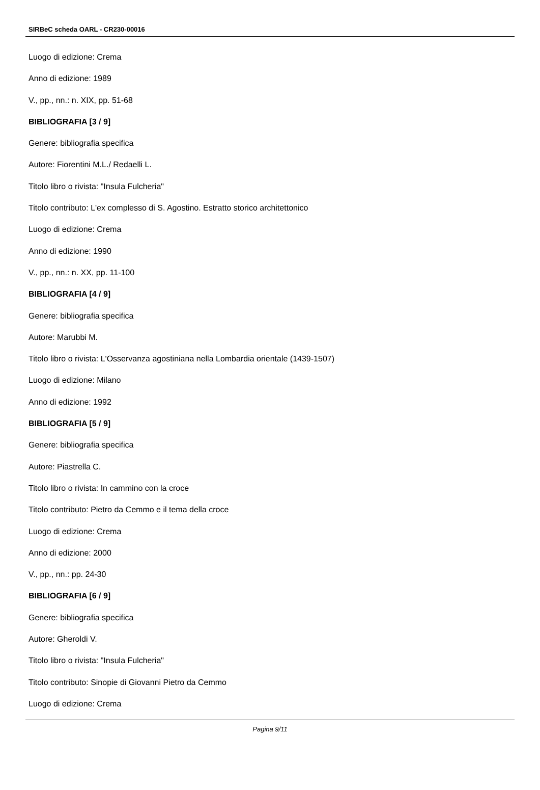SIRBeC scheda OARL - CR230-00016
Luogo di edizione: Crema
Anno di edizione: 1989
V., pp., nn.: n. XIX, pp. 51-68
BIBLIOGRAFIA [3 / 9]
Genere: bibliografia specifica
Autore: Fiorentini M.L./ Redaelli L.
Titolo libro o rivista: "Insula Fulcheria"
Titolo contributo: L'ex complesso di S. Agostino. Estratto storico architettonico
Luogo di edizione: Crema
Anno di edizione: 1990
V., pp., nn.: n. XX, pp. 11-100
BIBLIOGRAFIA [4 / 9]
Genere: bibliografia specifica
Autore: Marubbi M.
Titolo libro o rivista: L'Osservanza agostiniana nella Lombardia orientale (1439-1507)
Luogo di edizione: Milano
Anno di edizione: 1992
BIBLIOGRAFIA [5 / 9]
Genere: bibliografia specifica
Autore: Piastrella C.
Titolo libro o rivista: In cammino con la croce
Titolo contributo: Pietro da Cemmo e il tema della croce
Luogo di edizione: Crema
Anno di edizione: 2000
V., pp., nn.: pp. 24-30
BIBLIOGRAFIA [6 / 9]
Genere: bibliografia specifica
Autore: Gheroldi V.
Titolo libro o rivista: "Insula Fulcheria"
Titolo contributo: Sinopie di Giovanni Pietro da Cemmo
Luogo di edizione: Crema
Pagina 9/11